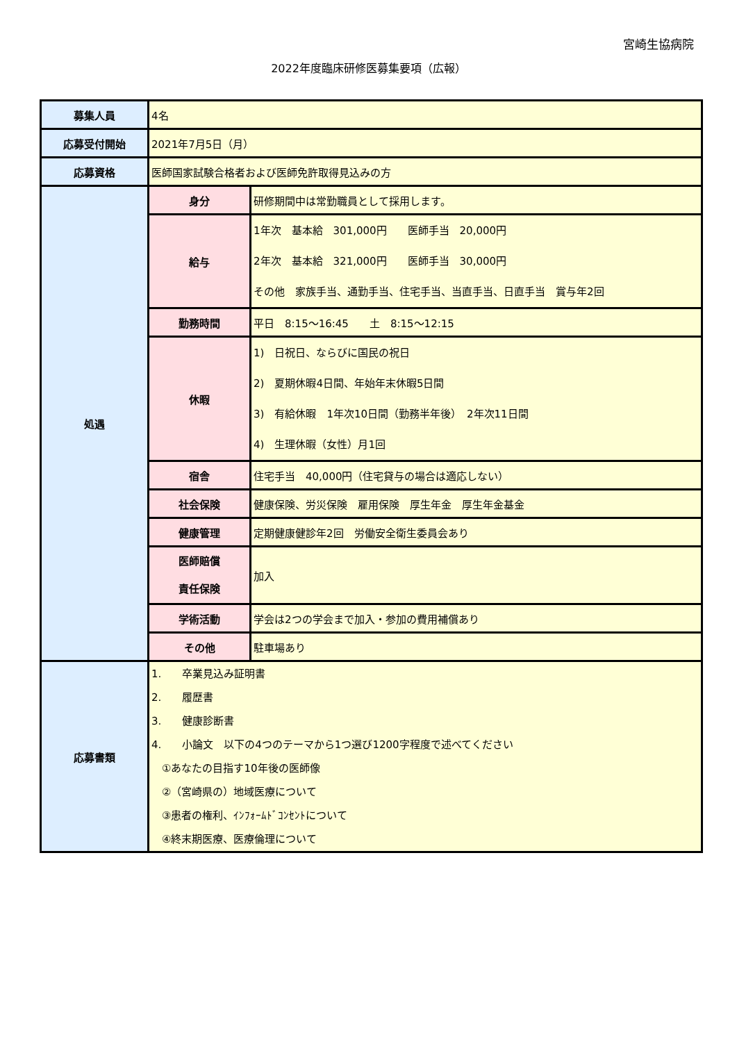宮崎生協病院
2022年度臨床研修医募集要項（広報）
| 募集人員 | 4名 | |
| 応募受付開始 | 2021年7月5日（月） | |
| 応募資格 | 医師国家試験合格者および医師免許取得見込みの方 | |
| 処遇 | 身分 | 研修期間中は常勤職員として採用します。 |
| | 給与 | 1年次 基本給 301,000円 医師手当 20,000円 2年次 基本給 321,000円 医師手当 30,000円 その他 家族手当、通勤手当、住宅手当、当直手当、日直手当 賞与年2回 |
| | 勤務時間 | 平日 8:15～16:45 土 8:15～12:15 |
| | 休暇 | 1) 日祝日、ならびに国民の祝日 2) 夏期休暇4日間、年始年末休暇5日間 3) 有給休暇 1年次10日間（勤務半年後） 2年次11日間 4) 生理休暇（女性）月1回 |
| | 宿舎 | 住宅手当 40,000円（住宅貸与の場合は適応しない） |
| | 社会保険 | 健康保険、労災保険 雇用保険 厚生年金 厚生年金基金 |
| | 健康管理 | 定期健康健診年2回 労働安全衛生委員会あり |
| | 医師賠償 責任保険 | 加入 |
| | 学術活動 | 学会は2つの学会まで加入・参加の費用補償あり |
| | その他 | 駐車場あり |
| 応募書類 | 1. 卒業見込み証明書 2. 履歴書 3. 健康診断書 4. 小論文 以下の4つのテーマから1つ選び1200字程度で述べてください ①あなたの目指す10年後の医師像 ②（宮崎県の）地域医療について ③患者の権利、ｲﾝﾌｫｰﾑﾄﾞｺﾝｾﾝﾄについて ④終末期医療、医療倫理について | |